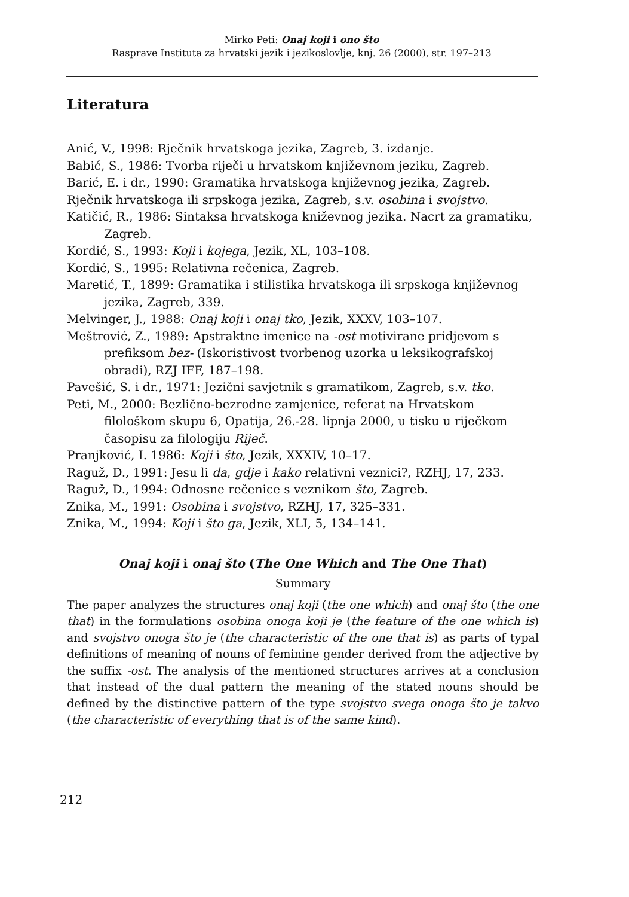Mirko Peti: Onaj koji i ono što
Rasprave Instituta za hrvatski jezik i jezikoslovlje, knj. 26 (2000), str. 197–213
Literatura
Anić, V., 1998: Rječnik hrvatskoga jezika, Zagreb, 3. izdanje.
Babić, S., 1986: Tvorba riječi u hrvatskom književnom jeziku, Zagreb.
Barić, E. i dr., 1990: Gramatika hrvatskoga književnog jezika, Zagreb.
Rječnik hrvatskoga ili srpskoga jezika, Zagreb, s.v. osobina i svojstvo.
Katičić, R., 1986: Sintaksa hrvatskoga kniževnog jezika. Nacrt za gramatiku, Zagreb.
Kordić, S., 1993: Koji i kojega, Jezik, XL, 103–108.
Kordić, S., 1995: Relativna rečenica, Zagreb.
Maretić, T., 1899: Gramatika i stilistika hrvatskoga ili srpskoga književnog jezika, Zagreb, 339.
Melvinger, J., 1988: Onaj koji i onaj tko, Jezik, XXXV, 103–107.
Meštrović, Z., 1989: Apstraktne imenice na -ost motivirane pridjevom s prefiksom bez- (Iskoristivost tvorbenog uzorka u leksikografskoj obradi), RZJ IFF, 187–198.
Pavešić, S. i dr., 1971: Jezični savjetnik s gramatikom, Zagreb, s.v. tko.
Peti, M., 2000: Bezlično-bezrodne zamjenice, referat na Hrvatskom filološkom skupu 6, Opatija, 26.-28. lipnja 2000, u tisku u riječkom časopisu za filologiju Riječ.
Pranjković, I. 1986: Koji i što, Jezik, XXXIV, 10–17.
Raguž, D., 1991: Jesu li da, gdje i kako relativni veznici?, RZHJ, 17, 233.
Raguž, D., 1994: Odnosne rečenice s veznikom što, Zagreb.
Znika, M., 1991: Osobina i svojstvo, RZHJ, 17, 325–331.
Znika, M., 1994: Koji i što ga, Jezik, XLI, 5, 134–141.
Onaj koji i onaj što (The One Which and The One That)
Summary
The paper analyzes the structures onaj koji (the one which) and onaj što (the one that) in the formulations osobina onoga koji je (the feature of the one which is) and svojstvo onoga što je (the characteristic of the one that is) as parts of typal definitions of meaning of nouns of feminine gender derived from the adjective by the suffix -ost. The analysis of the mentioned structures arrives at a conclusion that instead of the dual pattern the meaning of the stated nouns should be defined by the distinctive pattern of the type svojstvo svega onoga što je takvo (the characteristic of everything that is of the same kind).
212